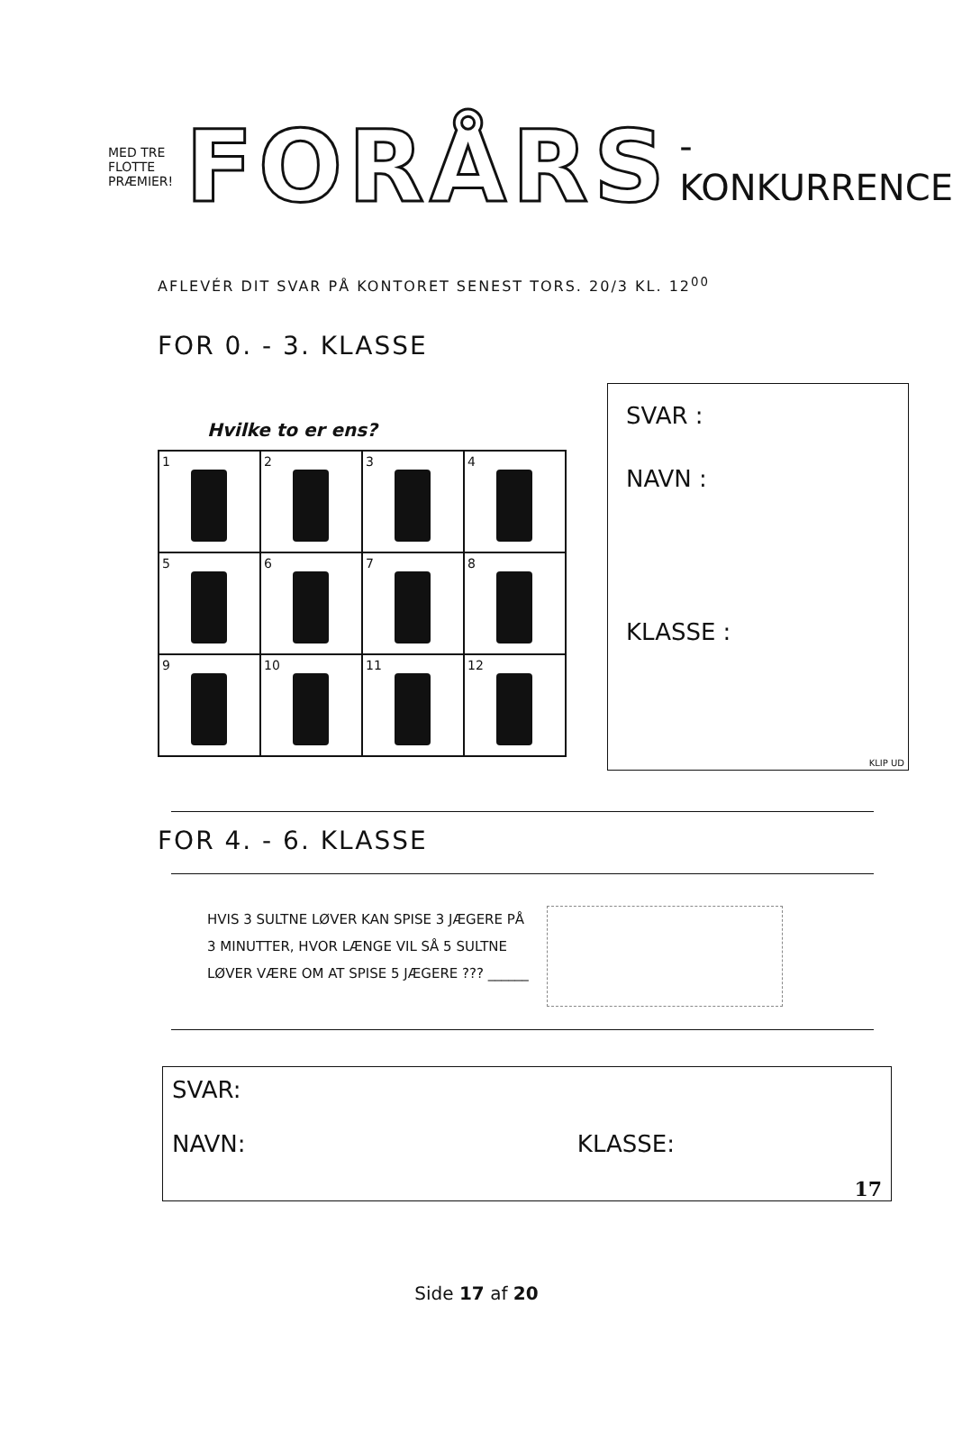MED TRE FLOTTE PRÆMIER! FORÅRS -KONKURRENCE
AFLEVÉR DIT SVAR PÅ KONTORET SENEST TORS. 20/3 KL. 12<sup>00</sup>
FOR 0. - 3. KLASSE
Hvilke to er ens?
1
2
3
4
5
6
7
8
9
10
11
12
SVAR :
NAVN :
KLASSE :
KLIP UD
FOR 4. - 6. KLASSE
HVIS 3 SULTNE LØVER KAN SPISE 3 JÆGERE PÅ
3 MINUTTER, HVOR LÆNGE VIL SÅ 5 SULTNE
LØVER VÆRE OM AT SPISE 5 JÆGERE ??? ______
SVAR:
NAVN: KLASSE:
17
Side 17 af 20